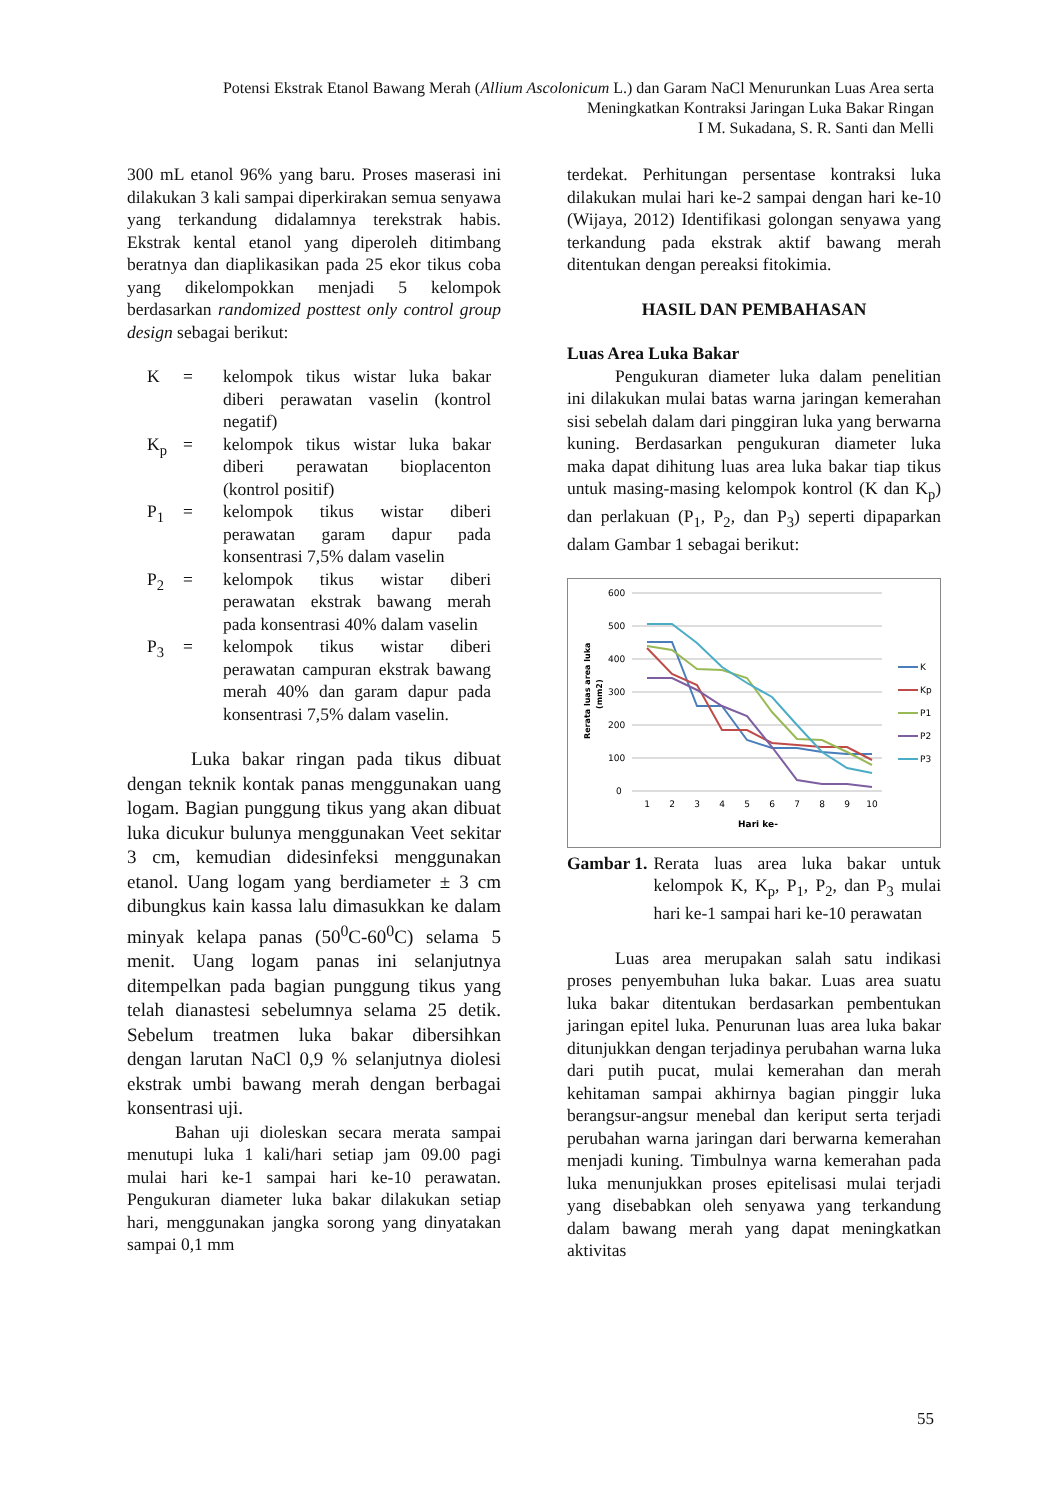Potensi Ekstrak Etanol Bawang Merah (Allium Ascolonicum L.) dan Garam NaCl Menurunkan Luas Area serta Meningkatkan Kontraksi Jaringan Luka Bakar Ringan
I M. Sukadana, S. R. Santi dan Melli
300 mL etanol 96% yang baru. Proses maserasi ini dilakukan 3 kali sampai diperkirakan semua senyawa yang terkandung didalamnya terekstrak habis. Ekstrak kental etanol yang diperoleh ditimbang beratnya dan diaplikasikan pada 25 ekor tikus coba yang dikelompokkan menjadi 5 kelompok berdasarkan randomized posttest only control group design sebagai berikut:
| K | = | kelompok tikus wistar luka bakar diberi perawatan vaselin (kontrol negatif) |
| K<sub>p</sub> | = | kelompok tikus wistar luka bakar diberi perawatan bioplacenton (kontrol positif) |
| P<sub>1</sub> | = | kelompok tikus wistar diberi perawatan garam dapur pada konsentrasi 7,5% dalam vaselin |
| P<sub>2</sub> | = | kelompok tikus wistar diberi perawatan ekstrak bawang merah pada konsentrasi 40% dalam vaselin |
| P<sub>3</sub> | = | kelompok tikus wistar diberi perawatan campuran ekstrak bawang merah 40% dan garam dapur pada konsentrasi 7,5% dalam vaselin. |
Luka bakar ringan pada tikus dibuat dengan teknik kontak panas menggunakan uang logam. Bagian punggung tikus yang akan dibuat luka dicukur bulunya menggunakan Veet sekitar 3 cm, kemudian didesinfeksi menggunakan etanol. Uang logam yang berdiameter ± 3 cm dibungkus kain kassa lalu dimasukkan ke dalam minyak kelapa panas (50<sup>0</sup>C-60<sup>0</sup>C) selama 5 menit. Uang logam panas ini selanjutnya ditempelkan pada bagian punggung tikus yang telah dianastesi sebelumnya selama 25 detik. Sebelum treatmen luka bakar dibersihkan dengan larutan NaCl 0,9 % selanjutnya diolesi ekstrak umbi bawang merah dengan berbagai konsentrasi uji.
Bahan uji dioleskan secara merata sampai menutupi luka 1 kali/hari setiap jam 09.00 pagi mulai hari ke-1 sampai hari ke-10 perawatan. Pengukuran diameter luka bakar dilakukan setiap hari, menggunakan jangka sorong yang dinyatakan sampai 0,1 mm
terdekat. Perhitungan persentase kontraksi luka dilakukan mulai hari ke-2 sampai dengan hari ke-10 (Wijaya, 2012) Identifikasi golongan senyawa yang terkandung pada ekstrak aktif bawang merah ditentukan dengan pereaksi fitokimia.
HASIL DAN PEMBAHASAN
Luas Area Luka Bakar
Pengukuran diameter luka dalam penelitian ini dilakukan mulai batas warna jaringan kemerahan sisi sebelah dalam dari pinggiran luka yang berwarna kuning. Berdasarkan pengukuran diameter luka maka dapat dihitung luas area luka bakar tiap tikus untuk masing-masing kelompok kontrol (K dan K<sub>p</sub>) dan perlakuan (P<sub>1</sub>, P<sub>2</sub>, dan P<sub>3</sub>) seperti dipaparkan dalam Gambar 1 sebagai berikut:
600
500
400
300
200
100
0
1
2
3
4
5
6
7
8
9
10
Hari ke-
Rerata luas area luka
(mm2)
K
Kp
P1
P2
P3
| Gambar 1. | Rerata luas area luka bakar untuk kelompok K, K<sub>p</sub>, P<sub>1</sub>, P<sub>2</sub>, dan P<sub>3</sub> mulai hari ke-1 sampai hari ke-10 perawatan |
Luas area merupakan salah satu indikasi proses penyembuhan luka bakar. Luas area suatu luka bakar ditentukan berdasarkan pembentukan jaringan epitel luka. Penurunan luas area luka bakar ditunjukkan dengan terjadinya perubahan warna luka dari putih pucat, mulai kemerahan dan merah kehitaman sampai akhirnya bagian pinggir luka berangsur-angsur menebal dan keriput serta terjadi perubahan warna jaringan dari berwarna kemerahan menjadi kuning. Timbulnya warna kemerahan pada luka menunjukkan proses epitelisasi mulai terjadi yang disebabkan oleh senyawa yang terkandung dalam bawang merah yang dapat meningkatkan aktivitas
55